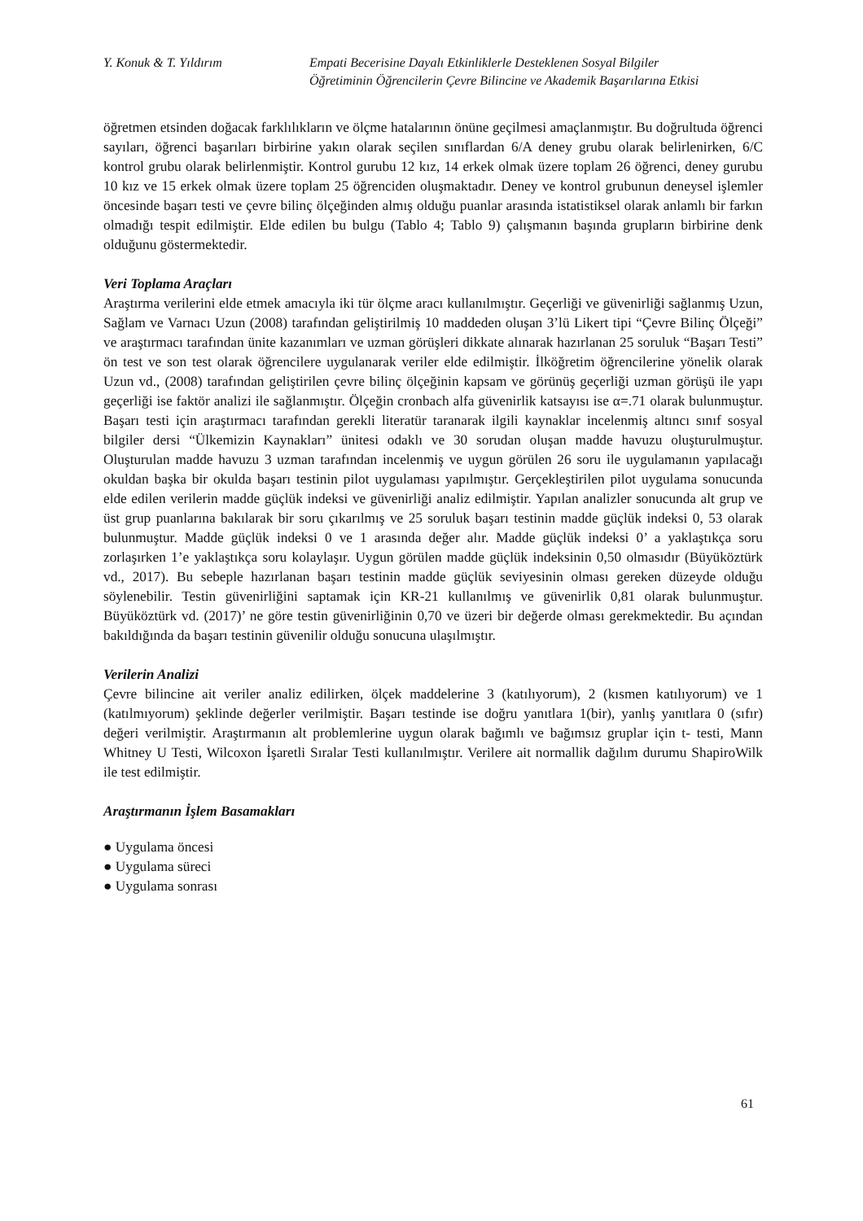Y. Konuk & T. Yıldırım Empati Becerisine Dayalı Etkinliklerle Desteklenen Sosyal Bilgiler
Öğretiminin Öğrencilerin Çevre Bilincine ve Akademik Başarılarına Etkisi
öğretmen etsinden doğacak farklılıkların ve ölçme hatalarının önüne geçilmesi amaçlanmıştır. Bu doğrultuda öğrenci sayıları, öğrenci başarıları birbirine yakın olarak seçilen sınıflardan 6/A deney grubu olarak belirlenirken, 6/C kontrol grubu olarak belirlenmiştir. Kontrol gurubu 12 kız, 14 erkek olmak üzere toplam 26 öğrenci, deney gurubu 10 kız ve 15 erkek olmak üzere toplam 25 öğrenciden oluşmaktadır. Deney ve kontrol grubunun deneysel işlemler öncesinde başarı testi ve çevre bilinç ölçeğinden almış olduğu puanlar arasında istatistiksel olarak anlamlı bir farkın olmadığı tespit edilmiştir. Elde edilen bu bulgu (Tablo 4; Tablo 9) çalışmanın başında grupların birbirine denk olduğunu göstermektedir.
Veri Toplama Araçları
Araştırma verilerini elde etmek amacıyla iki tür ölçme aracı kullanılmıştır. Geçerliği ve güvenirliği sağlanmış Uzun, Sağlam ve Varnacı Uzun (2008) tarafından geliştirilmiş 10 maddeden oluşan 3’lü Likert tipi “Çevre Bilinç Ölçeği” ve araştırmacı tarafından ünite kazanımları ve uzman görüşleri dikkate alınarak hazırlanan 25 soruluk “Başarı Testi” ön test ve son test olarak öğrencilere uygulanarak veriler elde edilmiştir. İlköğretim öğrencilerine yönelik olarak Uzun vd., (2008) tarafından geliştirilen çevre bilinç ölçeğinin kapsam ve görünüş geçerliği uzman görüşü ile yapı geçerliği ise faktör analizi ile sağlanmıştır. Ölçeğin cronbach alfa güvenirlik katsayısı ise α=.71 olarak bulunmuştur. Başarı testi için araştırmacı tarafından gerekli literatür taranarak ilgili kaynaklar incelenmiş altıncı sınıf sosyal bilgiler dersi “Ülkemizin Kaynakları” ünitesi odaklı ve 30 sorudan oluşan madde havuzu oluşturulmuştur. Oluşturulan madde havuzu 3 uzman tarafından incelenmiş ve uygun görülen 26 soru ile uygulamanın yapılacağı okuldan başka bir okulda başarı testinin pilot uygulaması yapılmıştır. Gerçekleştirilen pilot uygulama sonucunda elde edilen verilerin madde güçlük indeksi ve güvenirliği analiz edilmiştir. Yapılan analizler sonucunda alt grup ve üst grup puanlarına bakılarak bir soru çıkarılmış ve 25 soruluk başarı testinin madde güçlük indeksi 0, 53 olarak bulunmuştur. Madde güçlük indeksi 0 ve 1 arasında değer alır. Madde güçlük indeksi 0’ a yaklaştıkça soru zorlaşırken 1’e yaklaştıkça soru kolaylaşır. Uygun görülen madde güçlük indeksinin 0,50 olmasıdır (Büyüköztürk vd., 2017). Bu sebeple hazırlanan başarı testinin madde güçlük seviyesinin olması gereken düzeyde olduğu söylenebilir. Testin güvenirliğini saptamak için KR-21 kullanılmış ve güvenirlik 0,81 olarak bulunmuştur. Büyüköztürk vd. (2017)’ ne göre testin güvenirliğinin 0,70 ve üzeri bir değerde olması gerekmektedir. Bu açından bakıldığında da başarı testinin güvenilir olduğu sonucuna ulaşılmıştır.
Verilerin Analizi
Çevre bilincine ait veriler analiz edilirken, ölçek maddelerine 3 (katılıyorum), 2 (kısmen katılıyorum) ve 1 (katılmıyorum) şeklinde değerler verilmiştir. Başarı testinde ise doğru yanıtlara 1(bir), yanlış yanıtlara 0 (sıfır) değeri verilmiştir. Araştırmanın alt problemlerine uygun olarak bağımlı ve bağımsız gruplar için t- testi, Mann Whitney U Testi, Wilcoxon İşaretli Sıralar Testi kullanılmıştır. Verilere ait normallik dağılım durumu ShapiroWilk ile test edilmiştir.
Araştırmanın İşlem Basamakları
● Uygulama öncesi
● Uygulama süreci
● Uygulama sonrası
61